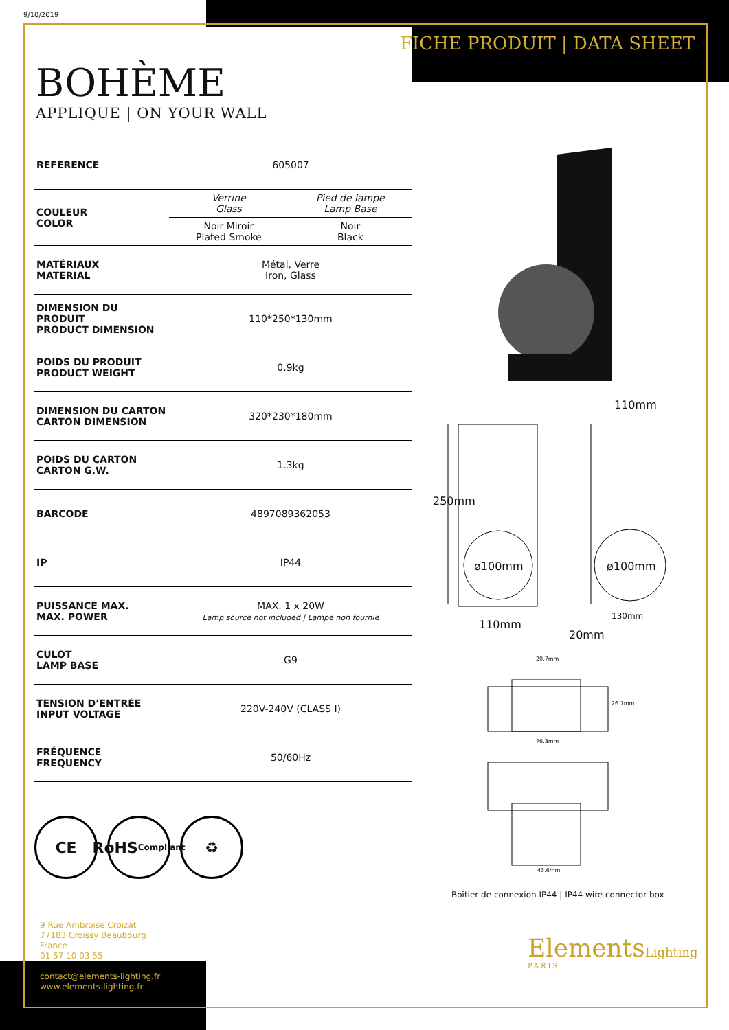9/10/2019
FICHE PRODUIT | DATA SHEET
BOHÈME
APPLIQUE | ON YOUR WALL
| REFERENCE | 605007 |
| COULEUR COLOR | / Verrine Glass / Pied de lampe Lamp Base / / Noir Miroir Plated Smoke / Noir Black / |
| MATÉRIAUX MATERIAL | Métal, Verre Iron, Glass |
| DIMENSION DU PRODUIT PRODUCT DIMENSION | 110*250*130mm |
| POIDS DU PRODUIT PRODUCT WEIGHT | 0.9kg |
| DIMENSION DU CARTON CARTON DIMENSION | 320*230*180mm |
| POIDS DU CARTON CARTON G.W. | 1.3kg |
| BARCODE | 4897089362053 |
| IP | IP44 |
| PUISSANCE MAX. MAX. POWER | MAX. 1 x 20W Lamp source not included / Lampe non fournie |
| CULOT LAMP BASE | G9 |
| TENSION D’ENTRÉE INPUT VOLTAGE | 220V-240V (CLASS I) |
| FRÉQUENCE FREQUENCY | 50/60Hz |
CE RoHS
Compliant
♻
9 Rue Ambroise Croizat
77183 Croissy Beaubourg
France
01 57 10 03 55
contact@elements-lighting.fr
www.elements-lighting.fr
110mm
250mm
ø100mm ø100mm
110mm
130mm
20mm
20.7mm
76.3mm
43.6mm
26.7mm
Boîtier de connexion IP44 | IP44 wire connector box
ElementsLighting
PARIS